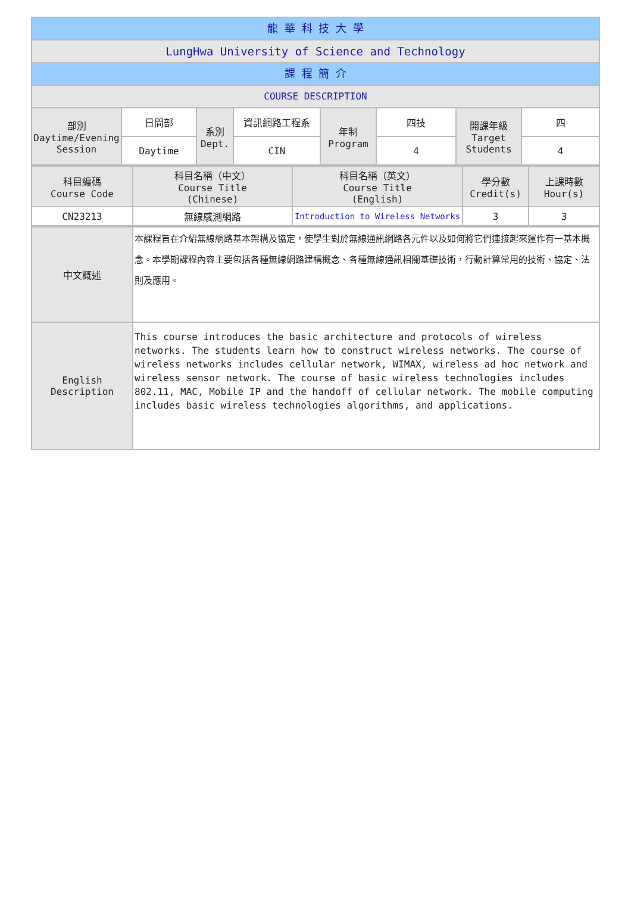龍 華 科 技 大 學
LungHwa University of Science and Technology
課 程 簡 介
COURSE DESCRIPTION
| 部別 Daytime/Evening Session | 日間部 | 系別 Dept. | 資訊網路工程系 | 年制 Program | 四技 | 開課年級 Target Students | 四 |
| | Daytime | | CIN | | 4 | | 4 |
| 科目編碼 Course Code | 科目名稱（中文） Course Title (Chinese) | 科目名稱（英文） Course Title (English) | 學分數 Credit(s) | 上課時數 Hour(s) |
| CN23213 | 無線感測網路 | Introduction to Wireless Networks | 3 | 3 |
| 中文概述 | 本課程旨在介紹無線網路基本架構及協定，使學生對於無線通訊網路各元件以及如何將它們連接起來運作有一基本概念。本學期課程內容主要包括各種無線網路建構概念、各種無線通訊相關基礎技術，行動計算常用的技術、協定、法則及應用。 |
| English Description | This course introduces the basic architecture and protocols of wireless networks. The students learn how to construct wireless networks. The course of wireless networks includes cellular network, WIMAX, wireless ad hoc network and wireless sensor network. The course of basic wireless technologies includes 802.11, MAC, Mobile IP and the handoff of cellular network. The mobile computing includes basic wireless technologies algorithms, and applications. |